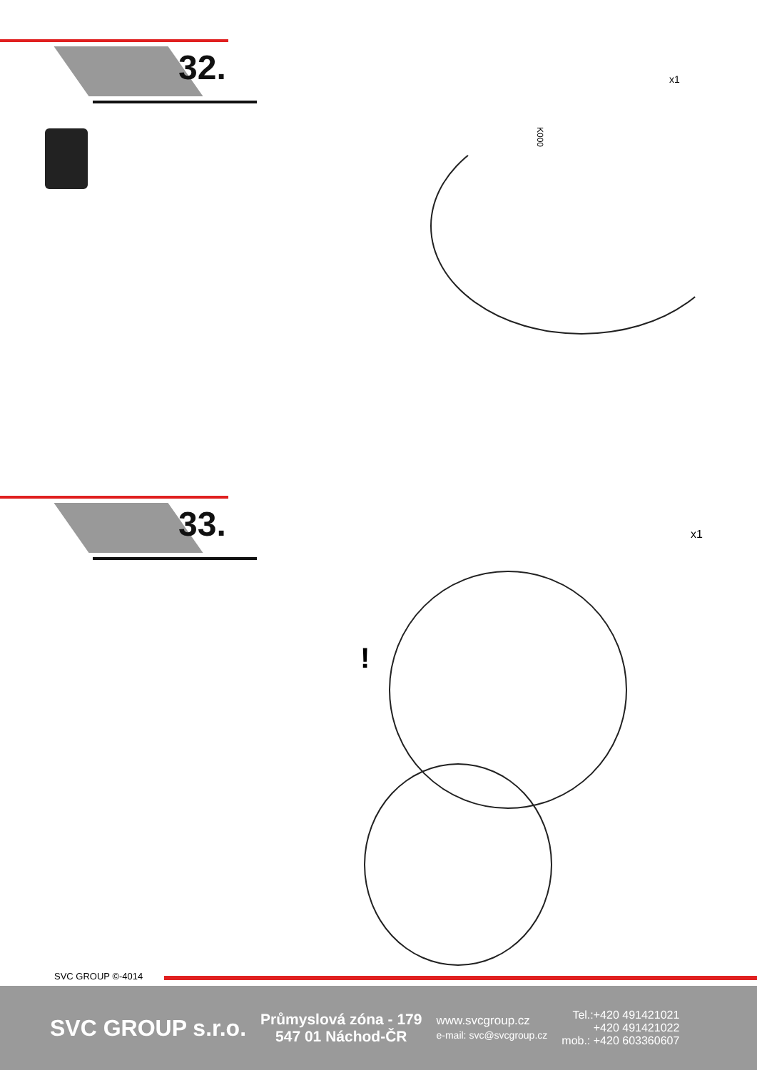32.
x1
K000
33.
x1
!
SVC GROUP ©-4014
SVC GROUP s.r.o.
Průmyslová zóna - 179
547 01 Náchod-ČR
www.svcgroup.cz
e-mail: svc@svcgroup.cz
Tel.:+420 491421021
+420 491421022
mob.: +420 603360607